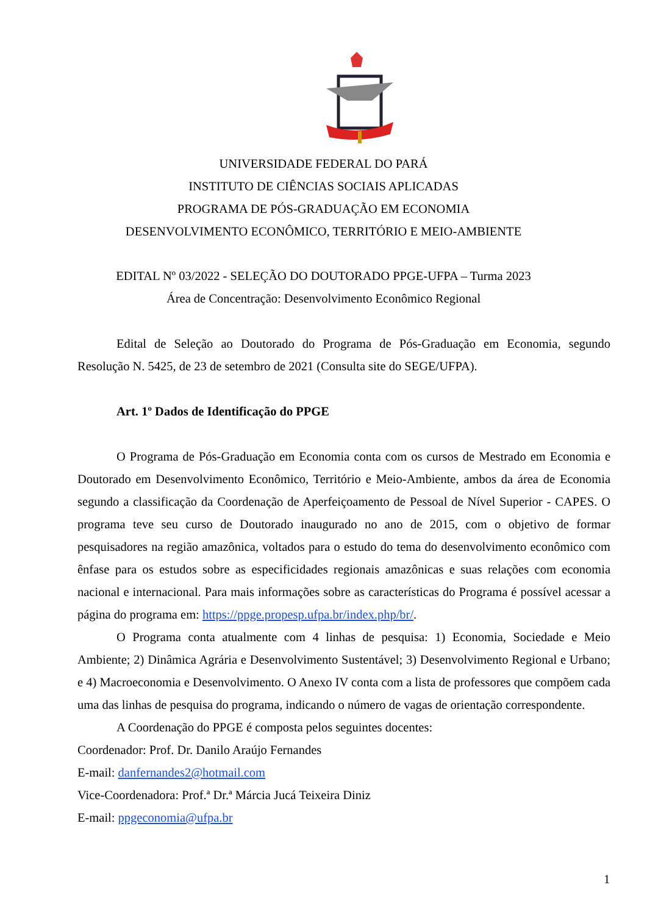UNIVERSIDADE FEDERAL DO PARÁ
INSTITUTO DE CIÊNCIAS SOCIAIS APLICADAS
PROGRAMA DE PÓS-GRADUAÇÃO EM ECONOMIA
DESENVOLVIMENTO ECONÔMICO, TERRITÓRIO E MEIO-AMBIENTE
EDITAL Nº 03/2022 - SELEÇÃO DO DOUTORADO PPGE-UFPA – Turma 2023
Área de Concentração: Desenvolvimento Econômico Regional
Edital de Seleção ao Doutorado do Programa de Pós-Graduação em Economia, segundo Resolução N. 5425, de 23 de setembro de 2021 (Consulta site do SEGE/UFPA).
Art. 1º Dados de Identificação do PPGE
O Programa de Pós-Graduação em Economia conta com os cursos de Mestrado em Economia e Doutorado em Desenvolvimento Econômico, Território e Meio-Ambiente, ambos da área de Economia segundo a classificação da Coordenação de Aperfeiçoamento de Pessoal de Nível Superior - CAPES. O programa teve seu curso de Doutorado inaugurado no ano de 2015, com o objetivo de formar pesquisadores na região amazônica, voltados para o estudo do tema do desenvolvimento econômico com ênfase para os estudos sobre as especificidades regionais amazônicas e suas relações com economia nacional e internacional. Para mais informações sobre as características do Programa é possível acessar a página do programa em: https://ppge.propesp.ufpa.br/index.php/br/.
O Programa conta atualmente com 4 linhas de pesquisa: 1) Economia, Sociedade e Meio Ambiente; 2) Dinâmica Agrária e Desenvolvimento Sustentável; 3) Desenvolvimento Regional e Urbano; e 4) Macroeconomia e Desenvolvimento. O Anexo IV conta com a lista de professores que compõem cada uma das linhas de pesquisa do programa, indicando o número de vagas de orientação correspondente.
A Coordenação do PPGE é composta pelos seguintes docentes:
Coordenador: Prof. Dr. Danilo Araújo Fernandes
E-mail: danfernandes2@hotmail.com
Vice-Coordenadora: Prof.ª Dr.ª Márcia Jucá Teixeira Diniz
E-mail: ppgeconomia@ufpa.br
1